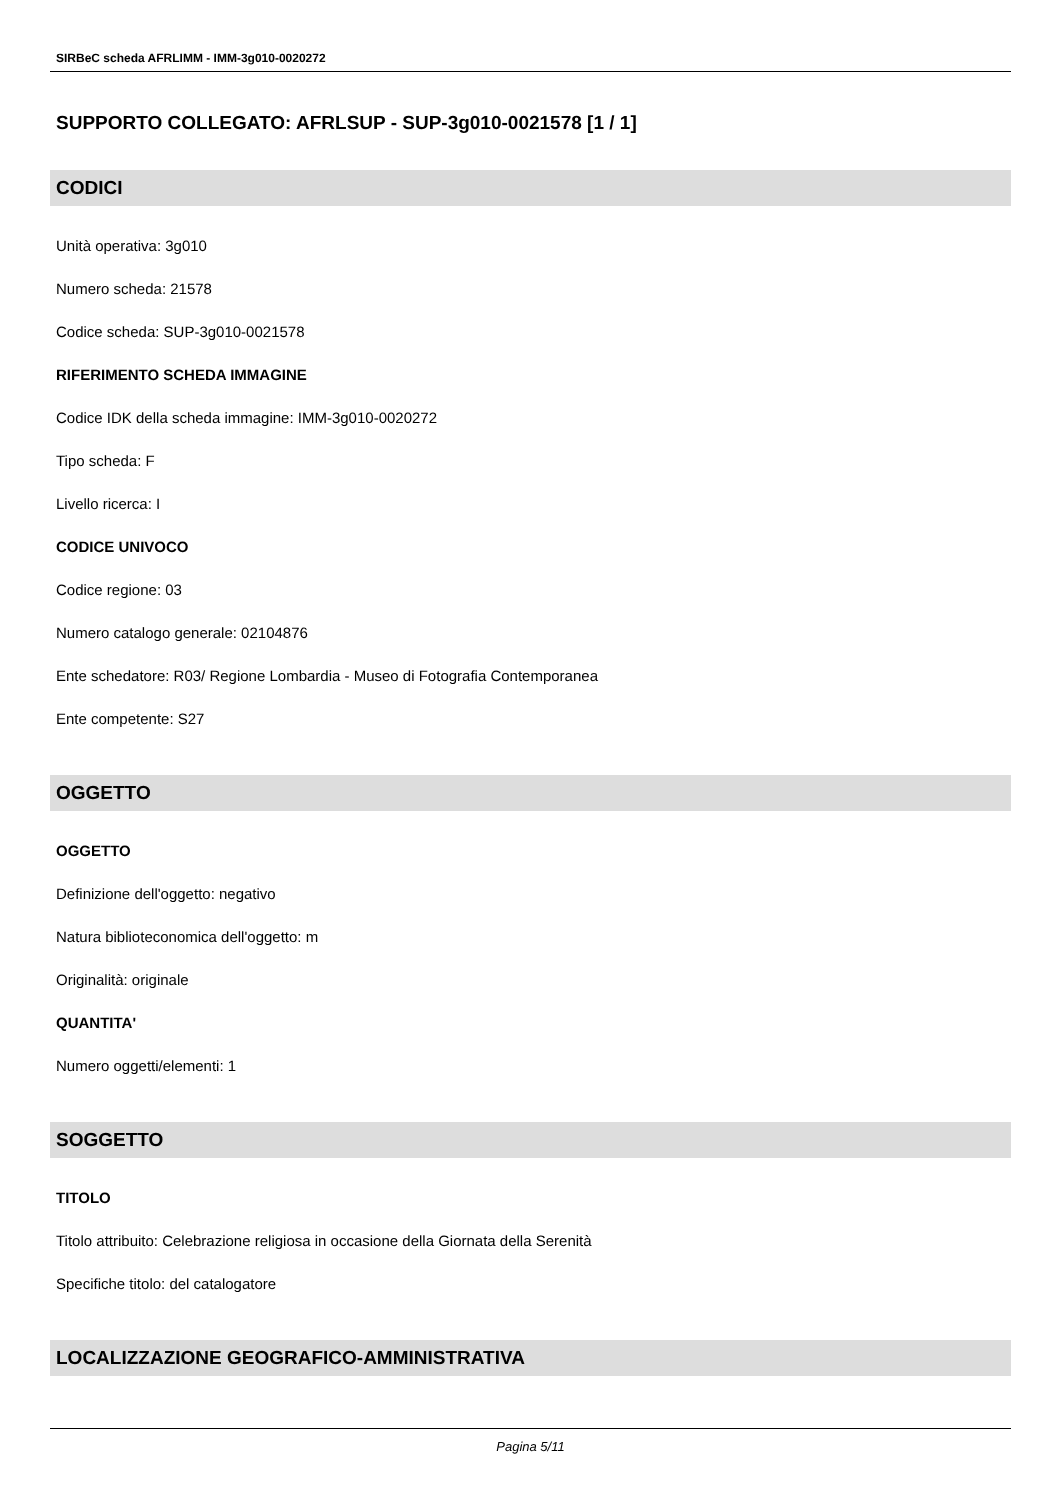SIRBeC scheda AFRLIMM - IMM-3g010-0020272
SUPPORTO COLLEGATO: AFRLSUP - SUP-3g010-0021578 [1 / 1]
CODICI
Unità operativa: 3g010
Numero scheda: 21578
Codice scheda: SUP-3g010-0021578
RIFERIMENTO SCHEDA IMMAGINE
Codice IDK della scheda immagine: IMM-3g010-0020272
Tipo scheda: F
Livello ricerca: I
CODICE UNIVOCO
Codice regione: 03
Numero catalogo generale: 02104876
Ente schedatore: R03/ Regione Lombardia - Museo di Fotografia Contemporanea
Ente competente: S27
OGGETTO
OGGETTO
Definizione dell'oggetto: negativo
Natura biblioteconomica dell'oggetto: m
Originalità: originale
QUANTITA'
Numero oggetti/elementi: 1
SOGGETTO
TITOLO
Titolo attribuito: Celebrazione religiosa in occasione della Giornata della Serenità
Specifiche titolo: del catalogatore
LOCALIZZAZIONE GEOGRAFICO-AMMINISTRATIVA
Pagina 5/11